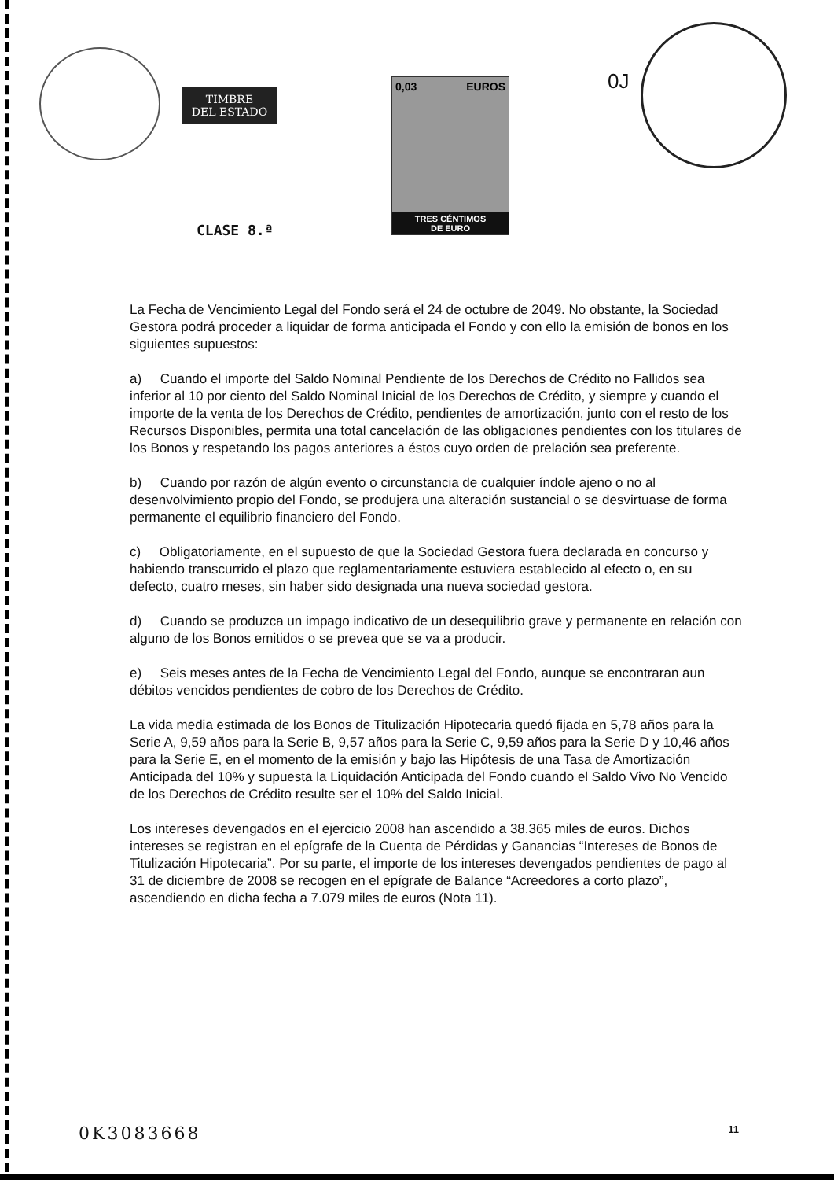TIMBRE
DEL ESTADO
0,03 EUROS
TRES CÉNTIMOS
DE EURO
CLASE 8.ª
0J
La Fecha de Vencimiento Legal del Fondo será el 24 de octubre de 2049. No obstante, la Sociedad Gestora podrá proceder a liquidar de forma anticipada el Fondo y con ello la emisión de bonos en los siguientes supuestos:
a) Cuando el importe del Saldo Nominal Pendiente de los Derechos de Crédito no Fallidos sea inferior al 10 por ciento del Saldo Nominal Inicial de los Derechos de Crédito, y siempre y cuando el importe de la venta de los Derechos de Crédito, pendientes de amortización, junto con el resto de los Recursos Disponibles, permita una total cancelación de las obligaciones pendientes con los titulares de los Bonos y respetando los pagos anteriores a éstos cuyo orden de prelación sea preferente.
b) Cuando por razón de algún evento o circunstancia de cualquier índole ajeno o no al desenvolvimiento propio del Fondo, se produjera una alteración sustancial o se desvirtuase de forma permanente el equilibrio financiero del Fondo.
c) Obligatoriamente, en el supuesto de que la Sociedad Gestora fuera declarada en concurso y habiendo transcurrido el plazo que reglamentariamente estuviera establecido al efecto o, en su defecto, cuatro meses, sin haber sido designada una nueva sociedad gestora.
d) Cuando se produzca un impago indicativo de un desequilibrio grave y permanente en relación con alguno de los Bonos emitidos o se prevea que se va a producir.
e) Seis meses antes de la Fecha de Vencimiento Legal del Fondo, aunque se encontraran aun débitos vencidos pendientes de cobro de los Derechos de Crédito.
La vida media estimada de los Bonos de Titulización Hipotecaria quedó fijada en 5,78 años para la Serie A, 9,59 años para la Serie B, 9,57 años para la Serie C, 9,59 años para la Serie D y 10,46 años para la Serie E, en el momento de la emisión y bajo las Hipótesis de una Tasa de Amortización Anticipada del 10% y supuesta la Liquidación Anticipada del Fondo cuando el Saldo Vivo No Vencido de los Derechos de Crédito resulte ser el 10% del Saldo Inicial.
Los intereses devengados en el ejercicio 2008 han ascendido a 38.365 miles de euros. Dichos intereses se registran en el epígrafe de la Cuenta de Pérdidas y Ganancias “Intereses de Bonos de Titulización Hipotecaria”. Por su parte, el importe de los intereses devengados pendientes de pago al 31 de diciembre de 2008 se recogen en el epígrafe de Balance “Acreedores a corto plazo”, ascendiendo en dicha fecha a 7.079 miles de euros (Nota 11).
0K3083668 11